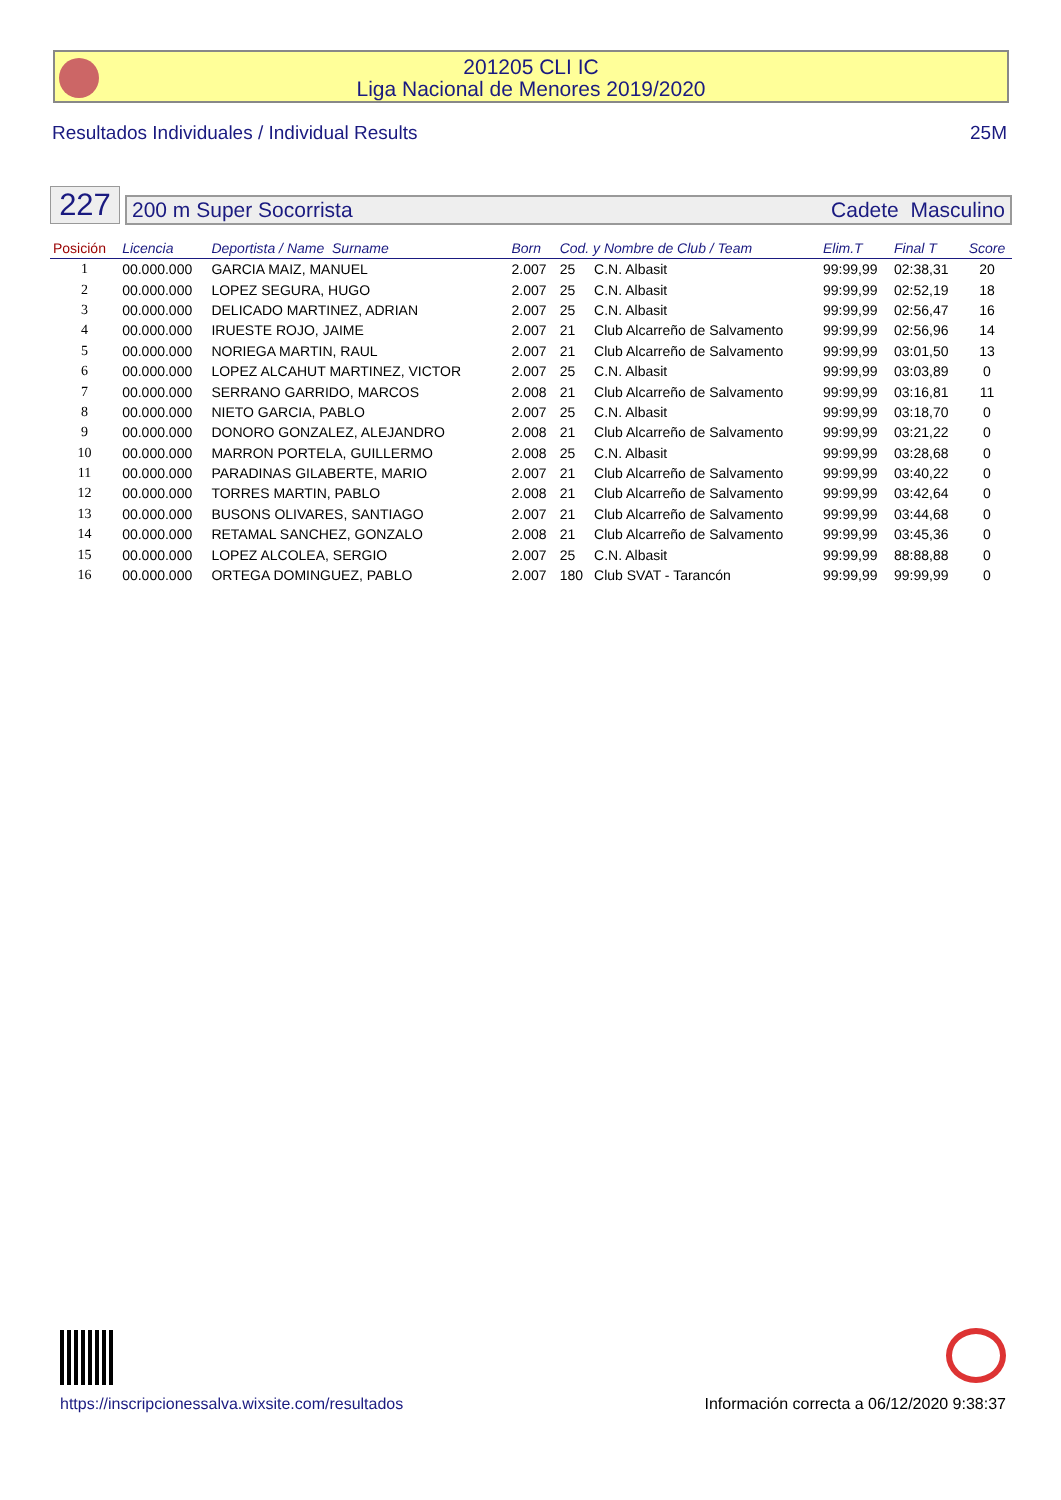201205 CLI IC
Liga Nacional de Menores 2019/2020
Resultados Individuales / Individual Results 25M
227
200 m Super Socorrista Cadete Masculino
| Posición | Licencia | Deportista / Name Surname | Born | Cod. y Nombre de Club / Team | | Elim.T | Final T | Score |
| --- | --- | --- | --- | --- | --- | --- | --- | --- |
| 1 | 00.000.000 | GARCIA MAIZ, MANUEL | 2.007 | 25 | C.N. Albasit | 99:99,99 | 02:38,31 | 20 |
| 2 | 00.000.000 | LOPEZ SEGURA, HUGO | 2.007 | 25 | C.N. Albasit | 99:99,99 | 02:52,19 | 18 |
| 3 | 00.000.000 | DELICADO MARTINEZ, ADRIAN | 2.007 | 25 | C.N. Albasit | 99:99,99 | 02:56,47 | 16 |
| 4 | 00.000.000 | IRUESTE ROJO, JAIME | 2.007 | 21 | Club Alcarreño de Salvamento | 99:99,99 | 02:56,96 | 14 |
| 5 | 00.000.000 | NORIEGA MARTIN, RAUL | 2.007 | 21 | Club Alcarreño de Salvamento | 99:99,99 | 03:01,50 | 13 |
| 6 | 00.000.000 | LOPEZ ALCAHUT MARTINEZ, VICTOR | 2.007 | 25 | C.N. Albasit | 99:99,99 | 03:03,89 | 0 |
| 7 | 00.000.000 | SERRANO GARRIDO, MARCOS | 2.008 | 21 | Club Alcarreño de Salvamento | 99:99,99 | 03:16,81 | 11 |
| 8 | 00.000.000 | NIETO GARCIA, PABLO | 2.007 | 25 | C.N. Albasit | 99:99,99 | 03:18,70 | 0 |
| 9 | 00.000.000 | DONORO GONZALEZ, ALEJANDRO | 2.008 | 21 | Club Alcarreño de Salvamento | 99:99,99 | 03:21,22 | 0 |
| 10 | 00.000.000 | MARRON PORTELA, GUILLERMO | 2.008 | 25 | C.N. Albasit | 99:99,99 | 03:28,68 | 0 |
| 11 | 00.000.000 | PARADINAS GILABERTE, MARIO | 2.007 | 21 | Club Alcarreño de Salvamento | 99:99,99 | 03:40,22 | 0 |
| 12 | 00.000.000 | TORRES MARTIN, PABLO | 2.008 | 21 | Club Alcarreño de Salvamento | 99:99,99 | 03:42,64 | 0 |
| 13 | 00.000.000 | BUSONS OLIVARES, SANTIAGO | 2.007 | 21 | Club Alcarreño de Salvamento | 99:99,99 | 03:44,68 | 0 |
| 14 | 00.000.000 | RETAMAL SANCHEZ, GONZALO | 2.008 | 21 | Club Alcarreño de Salvamento | 99:99,99 | 03:45,36 | 0 |
| 15 | 00.000.000 | LOPEZ ALCOLEA, SERGIO | 2.007 | 25 | C.N. Albasit | 99:99,99 | 88:88,88 | 0 |
| 16 | 00.000.000 | ORTEGA DOMINGUEZ, PABLO | 2.007 | 180 | Club SVAT - Tarancón | 99:99,99 | 99:99,99 | 0 |
https://inscripcionessalva.wixsite.com/resultados Información correcta a 06/12/2020 9:38:37